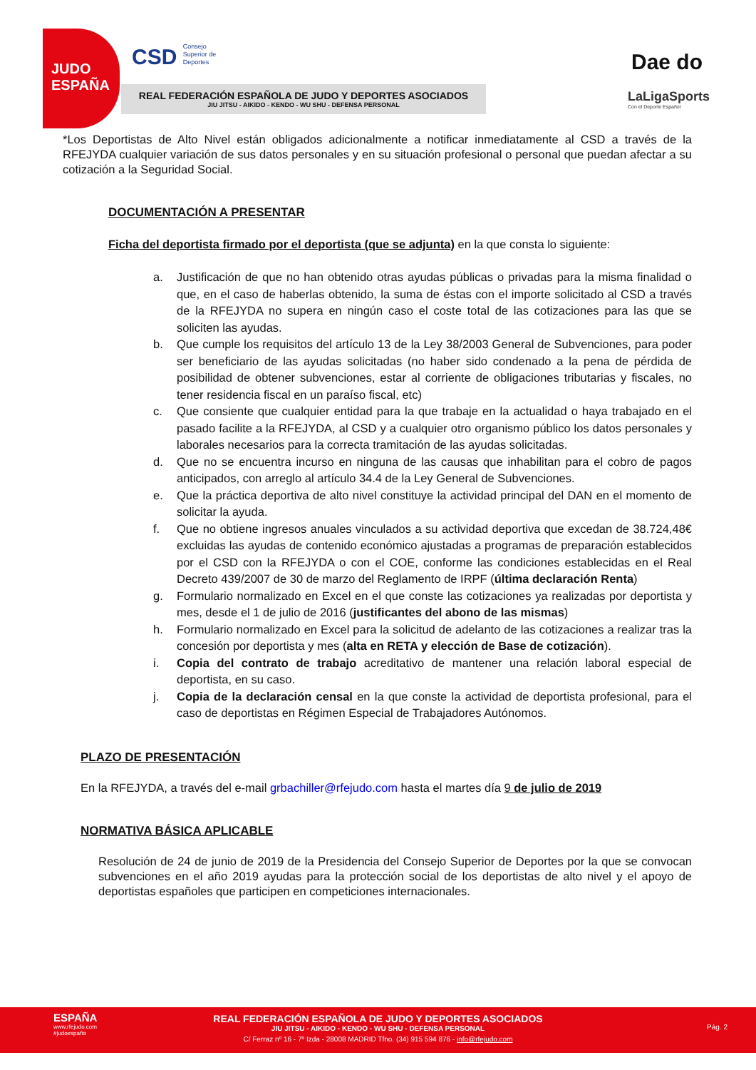JUDO
ESPAÑA
CSD Consejo
Superior de
Deportes
REAL FEDERACIÓN ESPAÑOLA DE JUDO Y DEPORTES ASOCIADOS
JIU JITSU - AIKIDO - KENDO - WU SHU - DEFENSA PERSONAL
Dae do
LaLigaSports
Con el Deporte Español
*Los Deportistas de Alto Nivel están obligados adicionalmente a notificar inmediatamente al CSD a través de la RFEJYDA cualquier variación de sus datos personales y en su situación profesional o personal que puedan afectar a su cotización a la Seguridad Social.
DOCUMENTACIÓN A PRESENTAR
Ficha del deportista firmado por el deportista (que se adjunta) en la que consta lo siguiente:
a. Justificación de que no han obtenido otras ayudas públicas o privadas para la misma finalidad o que, en el caso de haberlas obtenido, la suma de éstas con el importe solicitado al CSD a través de la RFEJYDA no supera en ningún caso el coste total de las cotizaciones para las que se soliciten las ayudas.
b. Que cumple los requisitos del artículo 13 de la Ley 38/2003 General de Subvenciones, para poder ser beneficiario de las ayudas solicitadas (no haber sido condenado a la pena de pérdida de posibilidad de obtener subvenciones, estar al corriente de obligaciones tributarias y fiscales, no tener residencia fiscal en un paraíso fiscal, etc)
c. Que consiente que cualquier entidad para la que trabaje en la actualidad o haya trabajado en el pasado facilite a la RFEJYDA, al CSD y a cualquier otro organismo público los datos personales y laborales necesarios para la correcta tramitación de las ayudas solicitadas.
d. Que no se encuentra incurso en ninguna de las causas que inhabilitan para el cobro de pagos anticipados, con arreglo al artículo 34.4 de la Ley General de Subvenciones.
e. Que la práctica deportiva de alto nivel constituye la actividad principal del DAN en el momento de solicitar la ayuda.
f. Que no obtiene ingresos anuales vinculados a su actividad deportiva que excedan de 38.724,48€ excluidas las ayudas de contenido económico ajustadas a programas de preparación establecidos por el CSD con la RFEJYDA o con el COE, conforme las condiciones establecidas en el Real Decreto 439/2007 de 30 de marzo del Reglamento de IRPF (última declaración Renta)
g. Formulario normalizado en Excel en el que conste las cotizaciones ya realizadas por deportista y mes, desde el 1 de julio de 2016 (justificantes del abono de las mismas)
h. Formulario normalizado en Excel para la solicitud de adelanto de las cotizaciones a realizar tras la concesión por deportista y mes (alta en RETA y elección de Base de cotización).
i. Copia del contrato de trabajo acreditativo de mantener una relación laboral especial de deportista, en su caso.
j. Copia de la declaración censal en la que conste la actividad de deportista profesional, para el caso de deportistas en Régimen Especial de Trabajadores Autónomos.
PLAZO DE PRESENTACIÓN
En la RFEJYDA, a través del e-mail grbachiller@rfejudo.com hasta el martes día 9 de julio de 2019
NORMATIVA BÁSICA APLICABLE
Resolución de 24 de junio de 2019 de la Presidencia del Consejo Superior de Deportes por la que se convocan subvenciones en el año 2019 ayudas para la protección social de los deportistas de alto nivel y el apoyo de deportistas españoles que participen en competiciones internacionales.
ESPAÑA
www.rfejudo.com
#judoespaña
REAL FEDERACIÓN ESPAÑOLA DE JUDO Y DEPORTES ASOCIADOS
JIU JITSU - AIKIDO - KENDO - WU SHU - DEFENSA PERSONAL
C/ Ferraz nº 16 - 7º Izda - 28008 MADRID Tfno. (34) 915 594 876 - info@rfejudo.com
Pág. 2